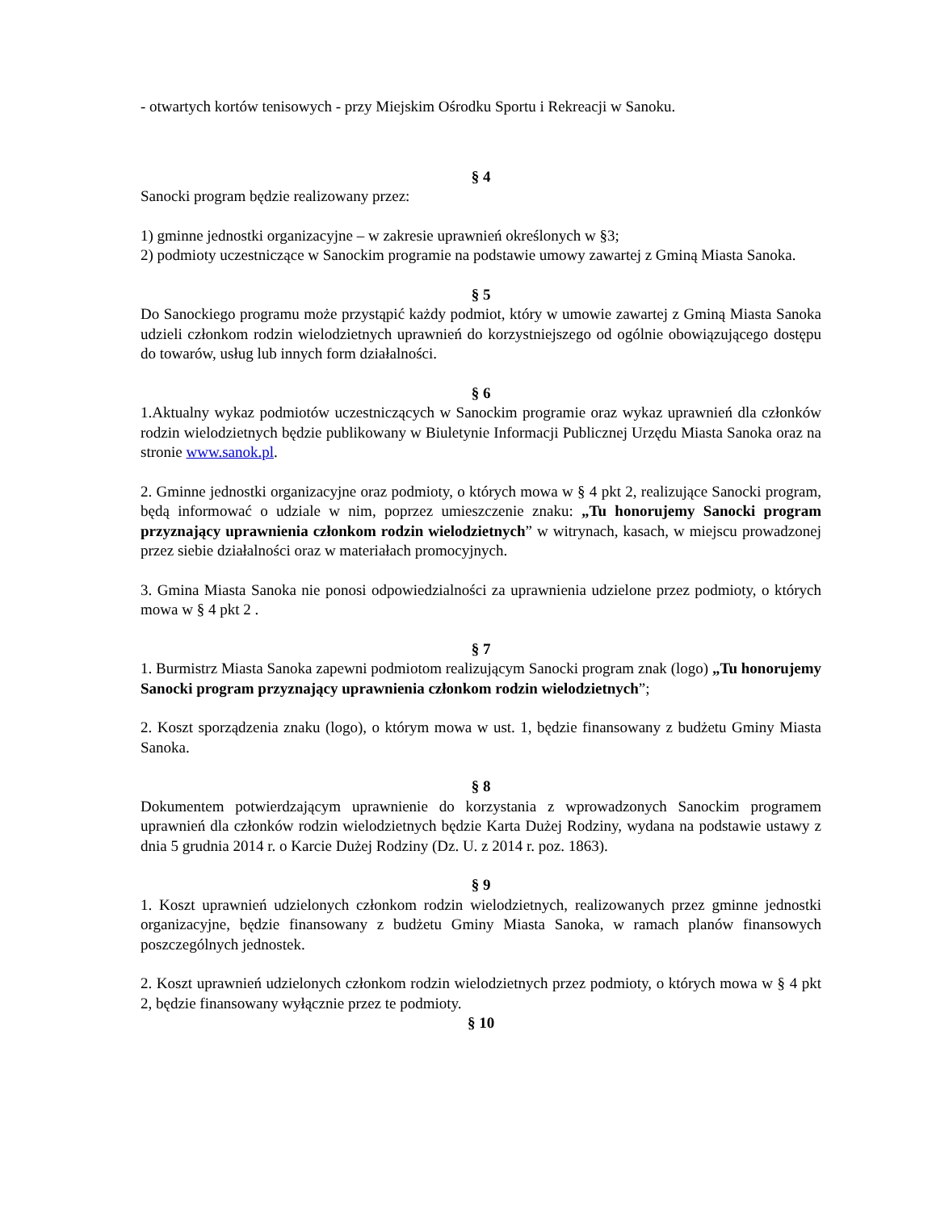- otwartych kortów tenisowych - przy Miejskim Ośrodku Sportu i Rekreacji w Sanoku.
§ 4
Sanocki program będzie realizowany przez:
1) gminne jednostki organizacyjne – w zakresie uprawnień określonych w §3;
2) podmioty uczestniczące w Sanockim programie na podstawie umowy zawartej z Gminą Miasta Sanoka.
§ 5
Do Sanockiego programu może przystąpić każdy podmiot, który w umowie zawartej z Gminą Miasta Sanoka udzieli członkom rodzin wielodzietnych uprawnień do korzystniejszego od ogólnie obowiązującego dostępu do towarów, usług lub innych form działalności.
§ 6
1.Aktualny wykaz podmiotów uczestniczących w Sanockim programie oraz wykaz uprawnień dla członków rodzin wielodzietnych będzie publikowany w Biuletynie Informacji Publicznej Urzędu Miasta Sanoka oraz na stronie www.sanok.pl.
2. Gminne jednostki organizacyjne oraz podmioty, o których mowa w § 4 pkt 2, realizujące Sanocki program, będą informować o udziale w nim, poprzez umieszczenie znaku: „Tu honorujemy Sanocki program przyznający uprawnienia członkom rodzin wielodzietnych” w witrynach, kasach, w miejscu prowadzonej przez siebie działalności oraz w materiałach promocyjnych.
3. Gmina Miasta Sanoka nie ponosi odpowiedzialności za uprawnienia udzielone przez podmioty, o których mowa w § 4 pkt 2 .
§ 7
1. Burmistrz Miasta Sanoka zapewni podmiotom realizującym Sanocki program znak (logo) „Tu honorujemy Sanocki program przyznający uprawnienia członkom rodzin wielodzietnych”;
2. Koszt sporządzenia znaku (logo), o którym mowa w ust. 1, będzie finansowany z budżetu Gminy Miasta Sanoka.
§ 8
Dokumentem potwierdzającym uprawnienie do korzystania z wprowadzonych Sanockim programem uprawnień dla członków rodzin wielodzietnych będzie Karta Dużej Rodziny, wydana na podstawie ustawy z dnia 5 grudnia 2014 r. o Karcie Dużej Rodziny (Dz. U. z 2014 r. poz. 1863).
§ 9
1. Koszt uprawnień udzielonych członkom rodzin wielodzietnych, realizowanych przez gminne jednostki organizacyjne, będzie finansowany z budżetu Gminy Miasta Sanoka, w ramach planów finansowych poszczególnych jednostek.
2. Koszt uprawnień udzielonych członkom rodzin wielodzietnych przez podmioty, o których mowa w § 4 pkt 2, będzie finansowany wyłącznie przez te podmioty.
§ 10